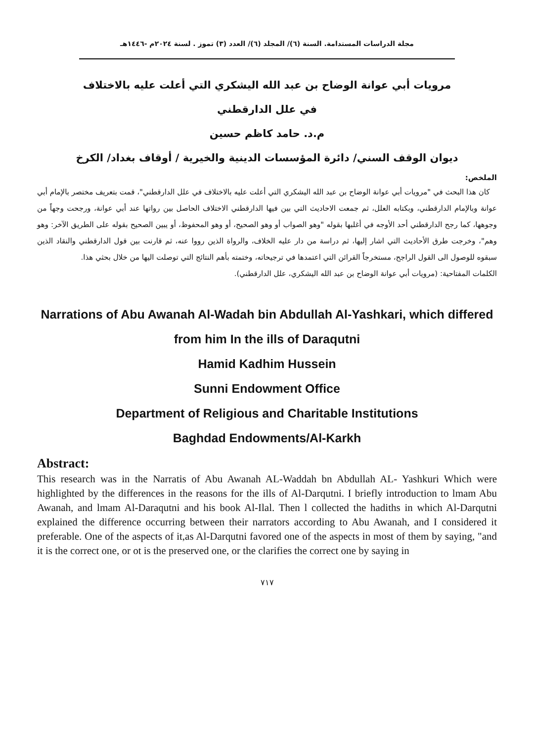مجلة الدراسات المستدامة. السنة (٦)/ المجلد (٦)/ العدد (٣) تموز . لسنة ٢٠٢٤م -١٤٤٦هـ
مرويات أبي عوانة الوضاح بن عبد الله اليشكري التي أعلت عليه بالاختلاف
في علل الدارقطني
م.د. حامد كاظم حسين
ديوان الوقف السني/ دائرة المؤسسات الدينية والخيرية / أوقاف بغداد/ الكرخ
الملخص:
كان هذا البحث في "مرويات أبي عوانة الوضاح بن عبد الله اليشكري التي أعلت عليه بالاختلاف في علل الدارقطني"، قمت بتعريف مختصر بالإمام أبي عوانة وبالإمام الدارقطني، وبكتابه العلل، ثم جمعت الاحاديث التي بين فيها الدارقطني الاختلاف الحاصل بين رواتها عند أبي عوانة، ورجحت وجهاً من وجوهها، كما رجح الدارقطني أحد الأوجه في أغلبها بقوله "وهو الصواب أو وهو الصحيح، أو وهو المحفوظ، أو يبين الصحيح بقوله على الطريق الآخر: وهو وهم"، وخرجت طرق الأحاديث التي اشار إليها، ثم دراسة من دار عليه الخلاف، والرواة الذين رووا عنه، ثم قارنت بين قول الدارقطني والنقاد الذين سبقوه للوصول الى القول الراجح، مستخرجاً القرائن التي اعتمدها في ترجيحاته، وختمته بأهم النتائج التي توصلت اليها من خلال بحثي هذا.
الكلمات المفتاحية: (مرويات أبي عوانة الوضاح بن عبد الله اليشكري، علل الدارقطني).
Narrations of Abu Awanah Al-Wadah bin Abdullah Al-Yashkari, which differed from him In the ills of Daraqutni
Hamid Kadhim Hussein
Sunni Endowment Office
Department of Religious and Charitable Institutions
Baghdad Endowments/Al-Karkh
Abstract:
This research was in the Narratis of Abu Awanah AL-Waddah bn Abdullah AL- Yashkuri Which were highlighted by the differences in the reasons for the ills of Al-Darqutni. I briefly introduction to lmam Abu Awanah, and lmam Al-Daraqutni and his book Al-Ilal. Then l collected the hadiths in which Al-Darqutni explained the difference occurring between their narrators according to Abu Awanah, and I considered it preferable. One of the aspects of it,as Al-Darqutni favored one of the aspects in most of them by saying, "and it is the correct one, or ot is the preserved one, or the clarifies the correct one by saying in
٧١٧